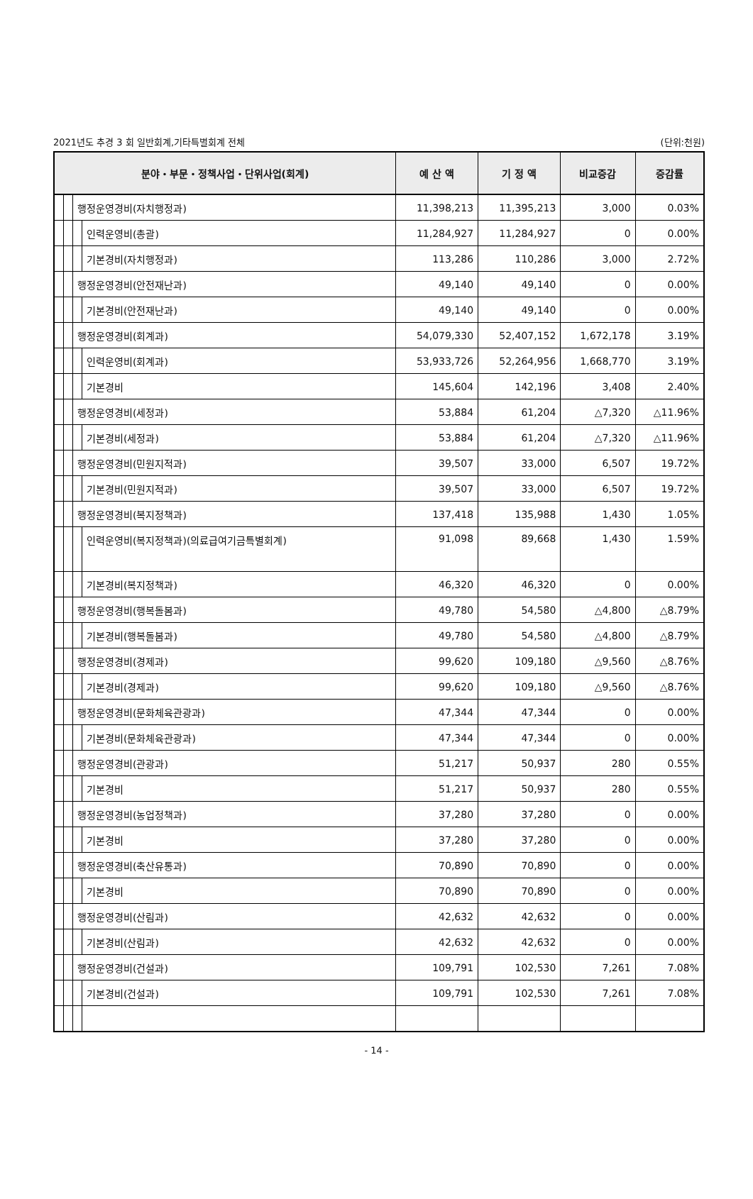2021년도 추경 3 회 일반회계,기타특별회계 전체 (단위:천원)
| 분야・부문・정책사업・단위사업(회계) | | | | 예 산 액 | 기 정 액 | 비교증감 | 증감률 |
| --- | --- | --- | --- | --- | --- | --- | --- |
| | | 행정운영경비(자치행정과) | | 11,398,213 | 11,395,213 | 3,000 | 0.03% |
| | | | 인력운영비(총괄) | 11,284,927 | 11,284,927 | 0 | 0.00% |
| | | | 기본경비(자치행정과) | 113,286 | 110,286 | 3,000 | 2.72% |
| | | 행정운영경비(안전재난과) | | 49,140 | 49,140 | 0 | 0.00% |
| | | | 기본경비(안전재난과) | 49,140 | 49,140 | 0 | 0.00% |
| | | 행정운영경비(회계과) | | 54,079,330 | 52,407,152 | 1,672,178 | 3.19% |
| | | | 인력운영비(회계과) | 53,933,726 | 52,264,956 | 1,668,770 | 3.19% |
| | | | 기본경비 | 145,604 | 142,196 | 3,408 | 2.40% |
| | | 행정운영경비(세정과) | | 53,884 | 61,204 | △7,320 | △11.96% |
| | | | 기본경비(세정과) | 53,884 | 61,204 | △7,320 | △11.96% |
| | | 행정운영경비(민원지적과) | | 39,507 | 33,000 | 6,507 | 19.72% |
| | | | 기본경비(민원지적과) | 39,507 | 33,000 | 6,507 | 19.72% |
| | | 행정운영경비(복지정책과) | | 137,418 | 135,988 | 1,430 | 1.05% |
| | | | 인력운영비(복지정책과)(의료급여기금특별회계) | 91,098 | 89,668 | 1,430 | 1.59% |
| | | | 기본경비(복지정책과) | 46,320 | 46,320 | 0 | 0.00% |
| | | 행정운영경비(행복돌봄과) | | 49,780 | 54,580 | △4,800 | △8.79% |
| | | | 기본경비(행복돌봄과) | 49,780 | 54,580 | △4,800 | △8.79% |
| | | 행정운영경비(경제과) | | 99,620 | 109,180 | △9,560 | △8.76% |
| | | | 기본경비(경제과) | 99,620 | 109,180 | △9,560 | △8.76% |
| | | 행정운영경비(문화체육관광과) | | 47,344 | 47,344 | 0 | 0.00% |
| | | | 기본경비(문화체육관광과) | 47,344 | 47,344 | 0 | 0.00% |
| | | 행정운영경비(관광과) | | 51,217 | 50,937 | 280 | 0.55% |
| | | | 기본경비 | 51,217 | 50,937 | 280 | 0.55% |
| | | 행정운영경비(농업정책과) | | 37,280 | 37,280 | 0 | 0.00% |
| | | | 기본경비 | 37,280 | 37,280 | 0 | 0.00% |
| | | 행정운영경비(축산유통과) | | 70,890 | 70,890 | 0 | 0.00% |
| | | | 기본경비 | 70,890 | 70,890 | 0 | 0.00% |
| | | 행정운영경비(산림과) | | 42,632 | 42,632 | 0 | 0.00% |
| | | | 기본경비(산림과) | 42,632 | 42,632 | 0 | 0.00% |
| | | 행정운영경비(건설과) | | 109,791 | 102,530 | 7,261 | 7.08% |
| | | | 기본경비(건설과) | 109,791 | 102,530 | 7,261 | 7.08% |
- 14 -